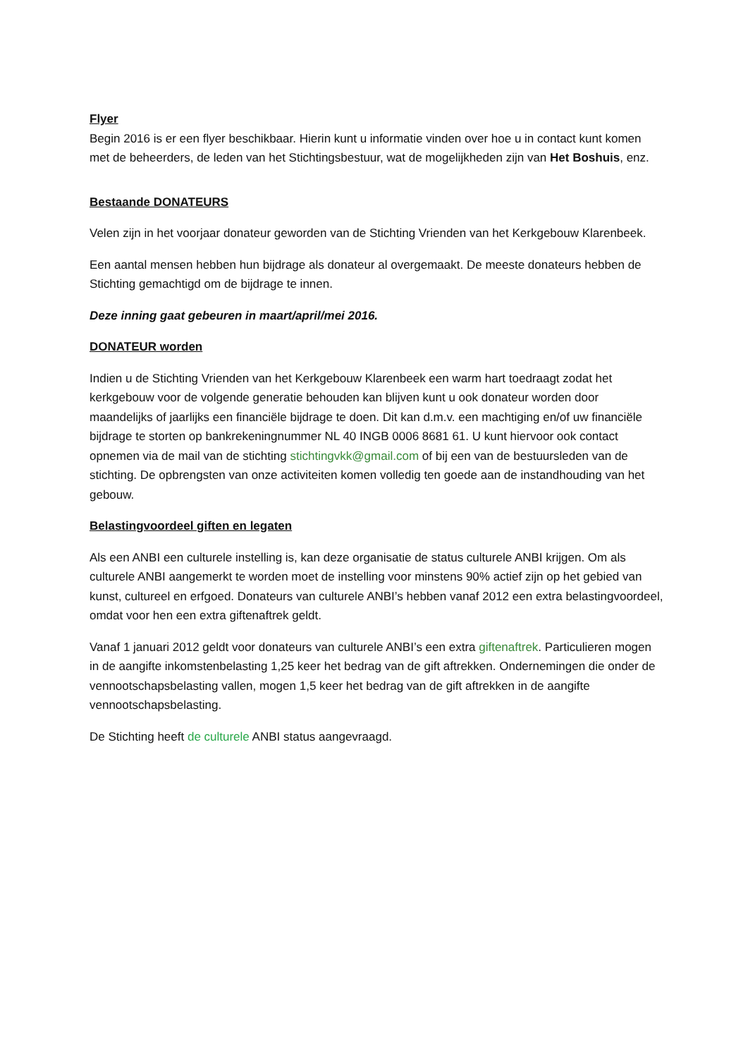Flyer
Begin 2016 is er een flyer beschikbaar. Hierin kunt u informatie vinden over hoe u in contact kunt komen met de beheerders, de leden van het Stichtingsbestuur, wat de mogelijkheden zijn van Het Boshuis, enz.
Bestaande DONATEURS
Velen zijn in het voorjaar donateur geworden van de Stichting Vrienden van het Kerkgebouw Klarenbeek.
Een aantal mensen hebben hun bijdrage als donateur al overgemaakt. De meeste donateurs hebben de Stichting gemachtigd om de bijdrage te innen.
Deze inning gaat gebeuren in maart/april/mei 2016.
DONATEUR worden
Indien u de Stichting Vrienden van het Kerkgebouw Klarenbeek een warm hart toedraagt zodat het kerkgebouw voor de volgende generatie behouden kan blijven kunt u ook donateur worden door maandelijks of jaarlijks een financiële bijdrage te doen. Dit kan d.m.v. een machtiging en/of uw financiële bijdrage te storten op bankrekeningnummer NL 40 INGB 0006 8681 61. U kunt hiervoor ook contact opnemen via de mail van de stichting stichtingvkk@gmail.com of bij een van de bestuursleden van de stichting. De opbrengsten van onze activiteiten komen volledig ten goede aan de instandhouding van het gebouw.
Belastingvoordeel giften en legaten
Als een ANBI een culturele instelling is, kan deze organisatie de status culturele ANBI krijgen. Om als culturele ANBI aangemerkt te worden moet de instelling voor minstens 90% actief zijn op het gebied van kunst, cultureel en erfgoed. Donateurs van culturele ANBI’s hebben vanaf 2012 een extra belastingvoordeel, omdat voor hen een extra giftenaftrek geldt.
Vanaf 1 januari 2012 geldt voor donateurs van culturele ANBI’s een extra giftenaftrek. Particulieren mogen in de aangifte inkomstenbelasting 1,25 keer het bedrag van de gift aftrekken. Ondernemingen die onder de vennootschapsbelasting vallen, mogen 1,5 keer het bedrag van de gift aftrekken in de aangifte vennootschapsbelasting.
De Stichting heeft de culturele ANBI status aangevraagd.